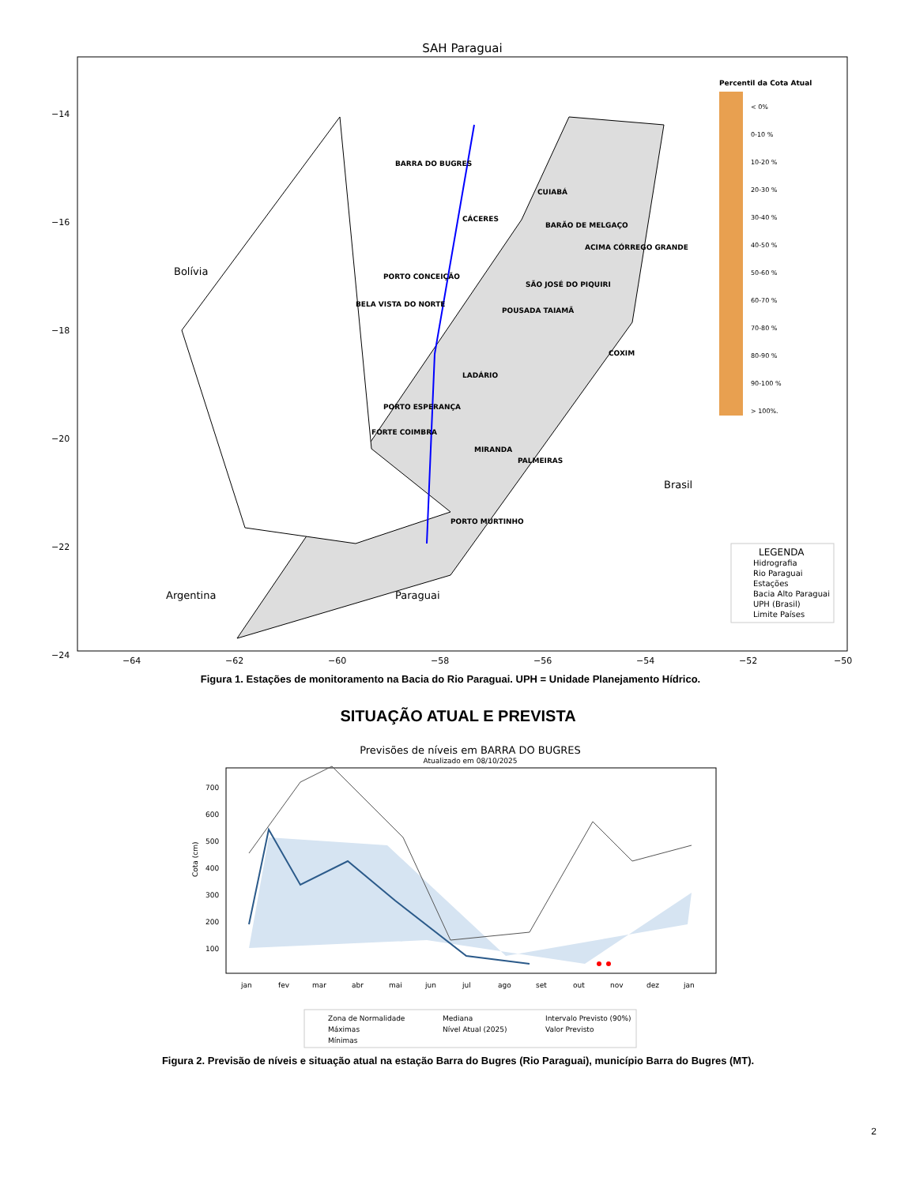SAH Paraguai
Bolívia
Brasil
Argentina
Paraguai
Percentil da Cota Atual
< 0%
0-10 %
10-20 %
20-30 %
30-40 %
40-50 %
50-60 %
60-70 %
70-80 %
80-90 %
90-100 %
> 100%.
BARRA DO BUGRES
CUIABÁ
CÁCERES
BARÃO DE MELGAÇO
ACIMA CÓRREGO GRANDE
PORTO CONCEIÇÃO
SÃO JOSÉ DO PIQUIRI
BELA VISTA DO NORTE
POUSADA TAIAMÃ
COXIM
LADÁRIO
PORTO ESPERANÇA
FORTE COIMBRA
MIRANDA
PALMEIRAS
PORTO MURTINHO
LEGENDA
Hidrografia
Rio Paraguai
Estações
Bacia Alto Paraguai
UPH (Brasil)
Limite Países
−14
−16
−18
−20
−22
−24
−64
−62
−60
−58
−56
−54
−52
−50
Figura 1. Estações de monitoramento na Bacia do Rio Paraguai. UPH = Unidade Planejamento Hídrico.
SITUAÇÃO ATUAL E PREVISTA
Previsões de níveis em BARRA DO BUGRES
Atualizado em 08/10/2025
Cota (cm)
100
200
300
400
500
600
700
jan
fev
mar
abr
mai
jun
jul
ago
set
out
nov
dez
jan
Zona de Normalidade
Mediana
Intervalo Previsto (90%)
Máximas
Nível Atual (2025)
Valor Previsto
Mínimas
Figura 2. Previsão de níveis e situação atual na estação Barra do Bugres (Rio Paraguai), município Barra do Bugres (MT).
2